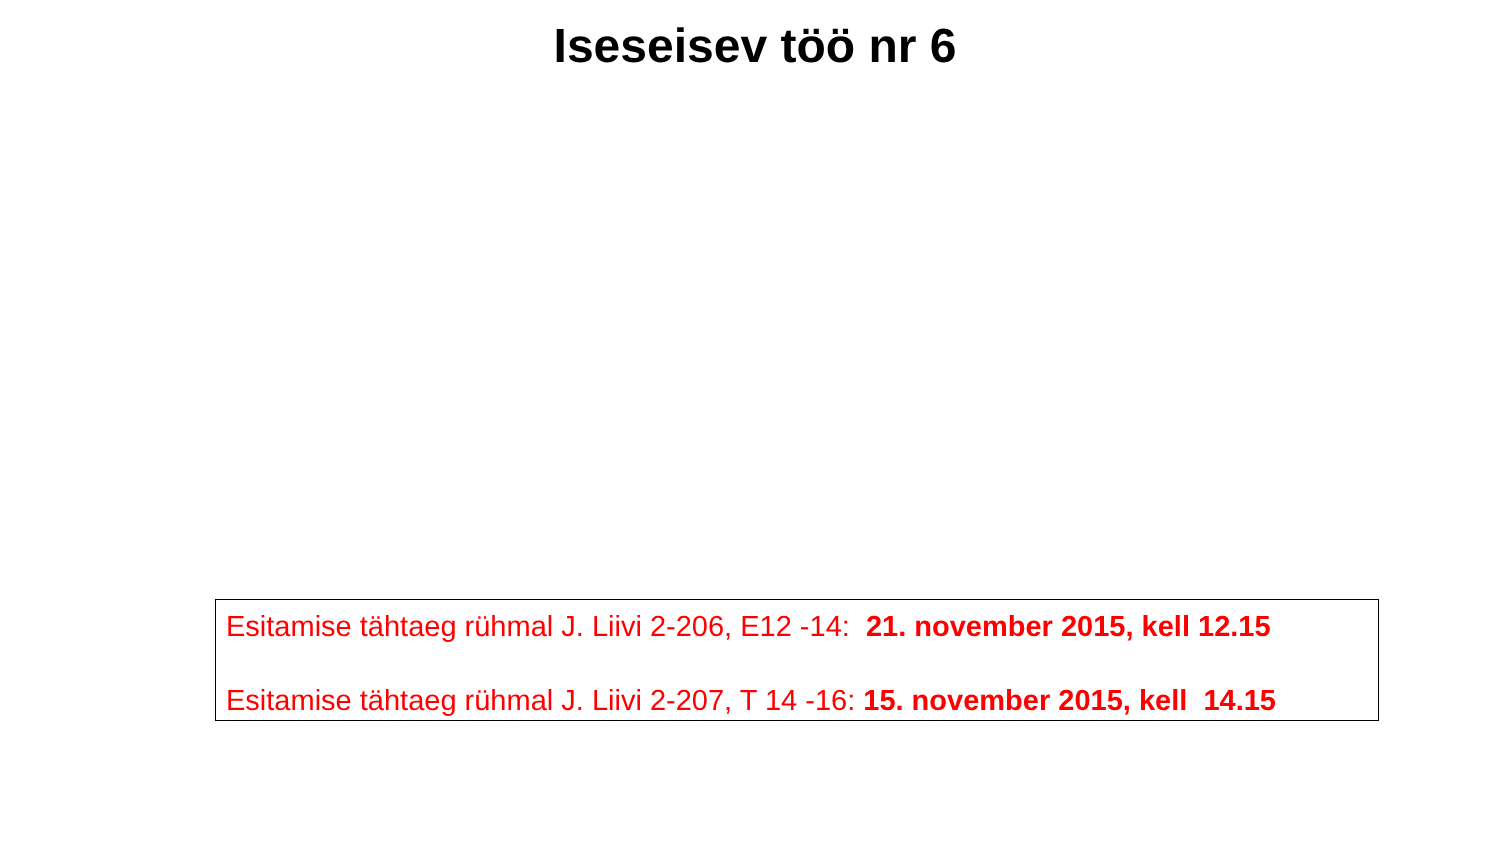Iseseisev töö nr 6
Esitamise tähtaeg rühmal J. Liivi 2-206, E12 -14: 21. november 2015, kell 12.15
Esitamise tähtaeg rühmal J. Liivi 2-207, T 14 -16: 15. november 2015, kell 14.15